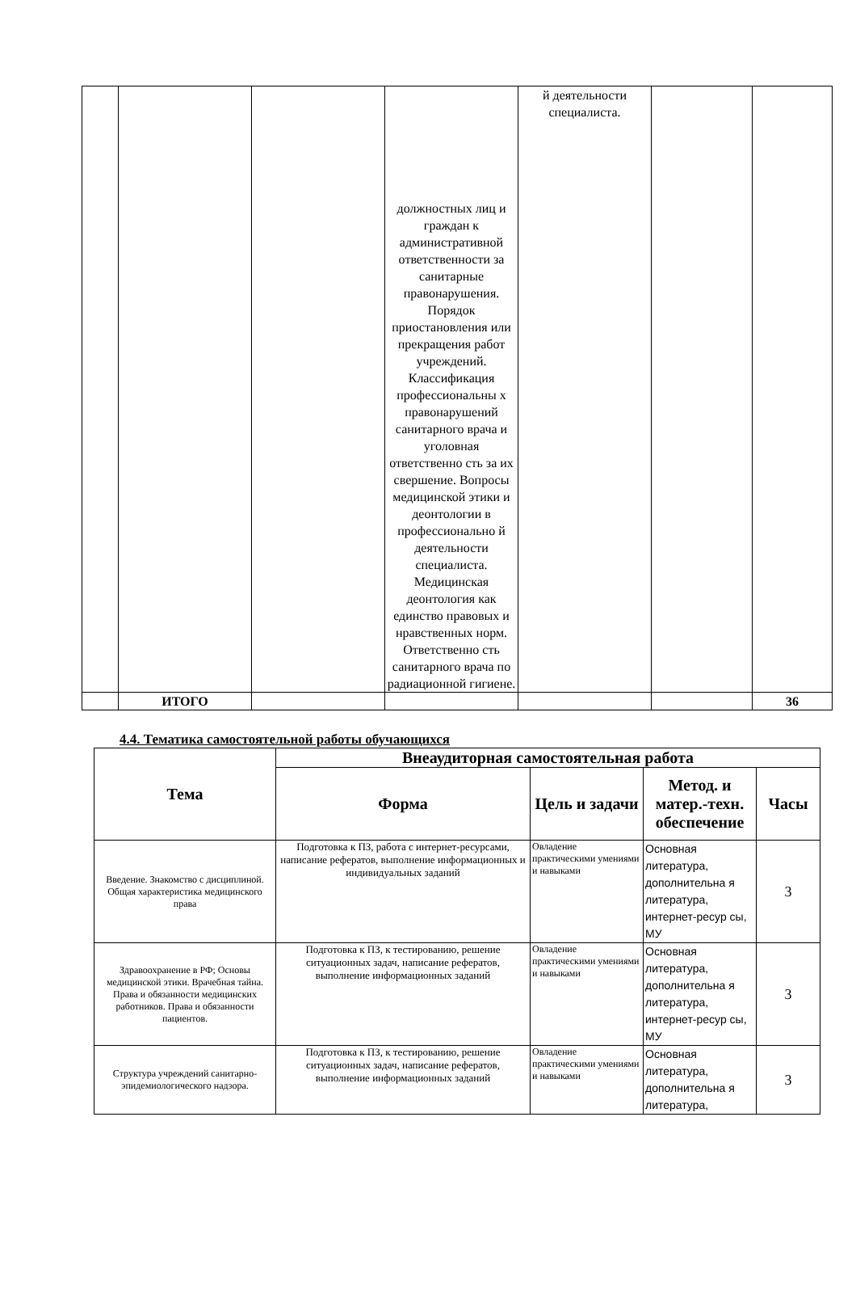| | | | должностных лиц и граждан к административной ответственности за санитарные правонарушения. Порядок приостановления или прекращения работ учреждений. Классификация профессиональны х правонарушений санитарного врача и уголовная ответственно сть за их свершение. Вопросы медицинской этики и деонтологии в профессионально й деятельности специалиста. Медицинская деонтология как единство правовых и нравственных норм. Ответственно сть санитарного врача по радиационной гигиене. | й деятельности специалиста. | | |
| | ИТОГО | | | | | 36 |
4.4. Тематика самостоятельной работы обучающихся
| Тема | Внеаудиторная самостоятельная работа | | | |
| --- | --- | --- | --- | --- |
| | Форма | Цель и задачи | Метод. и матер.-техн. обеспечение | Часы |
| Введение. Знакомство с дисциплиной. Общая характеристика медицинского права | Подготовка к ПЗ, работа с интернет-ресурсами, написание рефератов, выполнение информационных и индивидуальных заданий | Овладение практическими умениями и навыками | Основная литература, дополнительна я литература, интернет-ресур сы, МУ | 3 |
| Здравоохранение в РФ; Основы медицинской этики. Врачебная тайна. Права и обязанности медицинских работников. Права и обязанности пациентов. | Подготовка к ПЗ, к тестированию, решение ситуационных задач, написание рефератов, выполнение информационных заданий | Овладение практическими умениями и навыками | Основная литература, дополнительна я литература, интернет-ресур сы, МУ | 3 |
| Структура учреждений санитарно-эпидемиологического надзора. | Подготовка к ПЗ, к тестированию, решение ситуационных задач, написание рефератов, выполнение информационных заданий | Овладение практическими умениями и навыками | Основная литература, дополнительна я литература, | 3 |